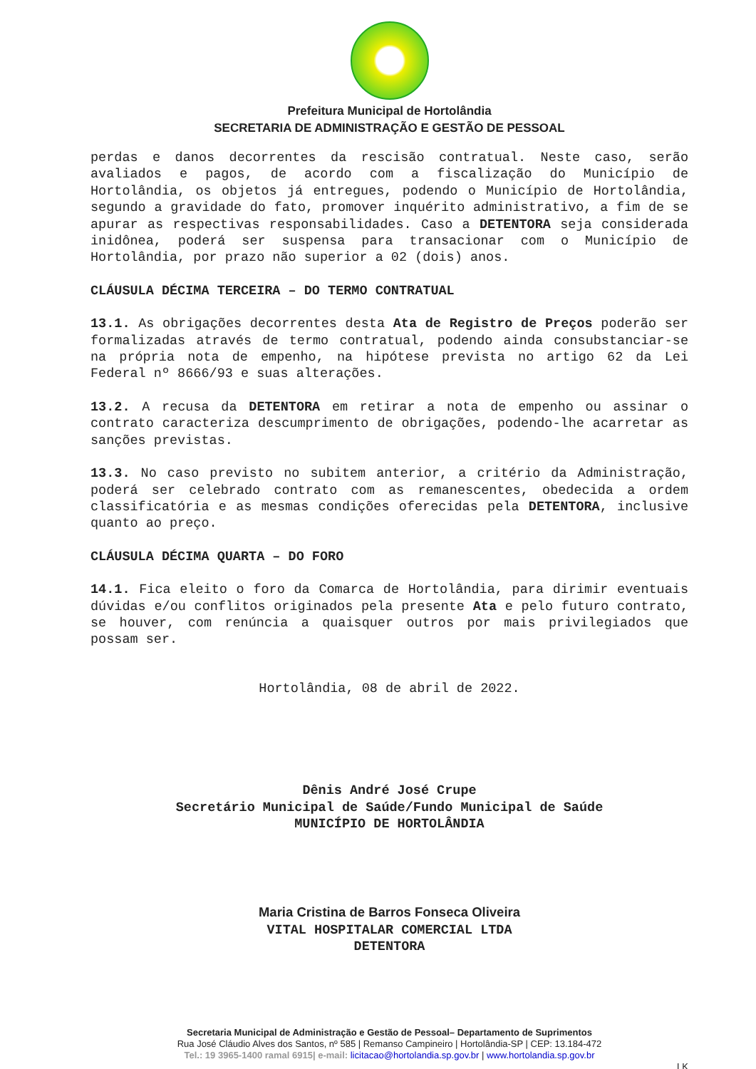Prefeitura Municipal de Hortolândia
SECRETARIA DE ADMINISTRAÇÃO E GESTÃO DE PESSOAL
perdas e danos decorrentes da rescisão contratual. Neste caso, serão avaliados e pagos, de acordo com a fiscalização do Município de Hortolândia, os objetos já entregues, podendo o Município de Hortolândia, segundo a gravidade do fato, promover inquérito administrativo, a fim de se apurar as respectivas responsabilidades. Caso a DETENTORA seja considerada inidônea, poderá ser suspensa para transacionar com o Município de Hortolândia, por prazo não superior a 02 (dois) anos.
CLÁUSULA DÉCIMA TERCEIRA – DO TERMO CONTRATUAL
13.1. As obrigações decorrentes desta Ata de Registro de Preços poderão ser formalizadas através de termo contratual, podendo ainda consubstanciar-se na própria nota de empenho, na hipótese prevista no artigo 62 da Lei Federal nº 8666/93 e suas alterações.
13.2. A recusa da DETENTORA em retirar a nota de empenho ou assinar o contrato caracteriza descumprimento de obrigações, podendo-lhe acarretar as sanções previstas.
13.3. No caso previsto no subitem anterior, a critério da Administração, poderá ser celebrado contrato com as remanescentes, obedecida a ordem classificatória e as mesmas condições oferecidas pela DETENTORA, inclusive quanto ao preço.
CLÁUSULA DÉCIMA QUARTA – DO FORO
14.1. Fica eleito o foro da Comarca de Hortolândia, para dirimir eventuais dúvidas e/ou conflitos originados pela presente Ata e pelo futuro contrato, se houver, com renúncia a quaisquer outros por mais privilegiados que possam ser.
Hortolândia, 08 de abril de 2022.
Dênis André José Crupe
Secretário Municipal de Saúde/Fundo Municipal de Saúde
MUNICÍPIO DE HORTOLÂNDIA
Maria Cristina de Barros Fonseca Oliveira
VITAL HOSPITALAR COMERCIAL LTDA
DETENTORA
Secretaria Municipal de Administração e Gestão de Pessoal– Departamento de Suprimentos
Rua José Cláudio Alves dos Santos, nº 585 | Remanso Campineiro | Hortolândia-SP | CEP: 13.184-472
Tel.: 19 3965-1400 ramal 6915| e-mail: licitacao@hortolandia.sp.gov.br | www.hortolandia.sp.gov.br
LK